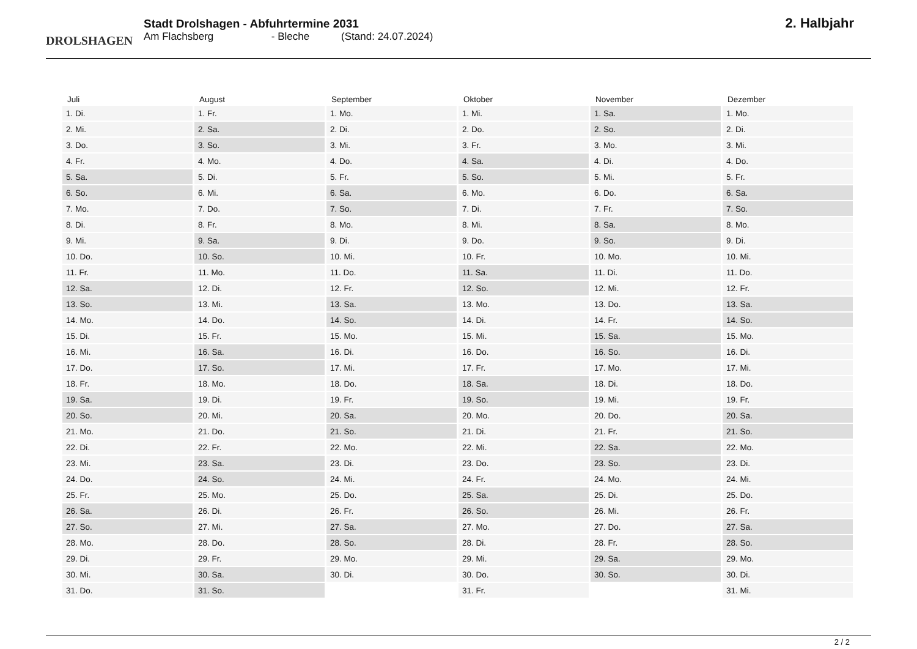DROLSHAGEN
Stadt Drolshagen - Abfuhrtermine 2031
Am Flachsberg - Bleche (Stand: 24.07.2024)
2. Halbjahr
| Juli | August | September | Oktober | November | Dezember |
| --- | --- | --- | --- | --- | --- |
| 1. Di. | 1. Fr. | 1. Mo. | 1. Mi. | 1. Sa. | 1. Mo. |
| 2. Mi. | 2. Sa. | 2. Di. | 2. Do. | 2. So. | 2. Di. |
| 3. Do. | 3. So. | 3. Mi. | 3. Fr. | 3. Mo. | 3. Mi. |
| 4. Fr. | 4. Mo. | 4. Do. | 4. Sa. | 4. Di. | 4. Do. |
| 5. Sa. | 5. Di. | 5. Fr. | 5. So. | 5. Mi. | 5. Fr. |
| 6. So. | 6. Mi. | 6. Sa. | 6. Mo. | 6. Do. | 6. Sa. |
| 7. Mo. | 7. Do. | 7. So. | 7. Di. | 7. Fr. | 7. So. |
| 8. Di. | 8. Fr. | 8. Mo. | 8. Mi. | 8. Sa. | 8. Mo. |
| 9. Mi. | 9. Sa. | 9. Di. | 9. Do. | 9. So. | 9. Di. |
| 10. Do. | 10. So. | 10. Mi. | 10. Fr. | 10. Mo. | 10. Mi. |
| 11. Fr. | 11. Mo. | 11. Do. | 11. Sa. | 11. Di. | 11. Do. |
| 12. Sa. | 12. Di. | 12. Fr. | 12. So. | 12. Mi. | 12. Fr. |
| 13. So. | 13. Mi. | 13. Sa. | 13. Mo. | 13. Do. | 13. Sa. |
| 14. Mo. | 14. Do. | 14. So. | 14. Di. | 14. Fr. | 14. So. |
| 15. Di. | 15. Fr. | 15. Mo. | 15. Mi. | 15. Sa. | 15. Mo. |
| 16. Mi. | 16. Sa. | 16. Di. | 16. Do. | 16. So. | 16. Di. |
| 17. Do. | 17. So. | 17. Mi. | 17. Fr. | 17. Mo. | 17. Mi. |
| 18. Fr. | 18. Mo. | 18. Do. | 18. Sa. | 18. Di. | 18. Do. |
| 19. Sa. | 19. Di. | 19. Fr. | 19. So. | 19. Mi. | 19. Fr. |
| 20. So. | 20. Mi. | 20. Sa. | 20. Mo. | 20. Do. | 20. Sa. |
| 21. Mo. | 21. Do. | 21. So. | 21. Di. | 21. Fr. | 21. So. |
| 22. Di. | 22. Fr. | 22. Mo. | 22. Mi. | 22. Sa. | 22. Mo. |
| 23. Mi. | 23. Sa. | 23. Di. | 23. Do. | 23. So. | 23. Di. |
| 24. Do. | 24. So. | 24. Mi. | 24. Fr. | 24. Mo. | 24. Mi. |
| 25. Fr. | 25. Mo. | 25. Do. | 25. Sa. | 25. Di. | 25. Do. |
| 26. Sa. | 26. Di. | 26. Fr. | 26. So. | 26. Mi. | 26. Fr. |
| 27. So. | 27. Mi. | 27. Sa. | 27. Mo. | 27. Do. | 27. Sa. |
| 28. Mo. | 28. Do. | 28. So. | 28. Di. | 28. Fr. | 28. So. |
| 29. Di. | 29. Fr. | 29. Mo. | 29. Mi. | 29. Sa. | 29. Mo. |
| 30. Mi. | 30. Sa. | 30. Di. | 30. Do. | 30. So. | 30. Di. |
| 31. Do. | 31. So. | | 31. Fr. | | 31. Mi. |
2 / 2